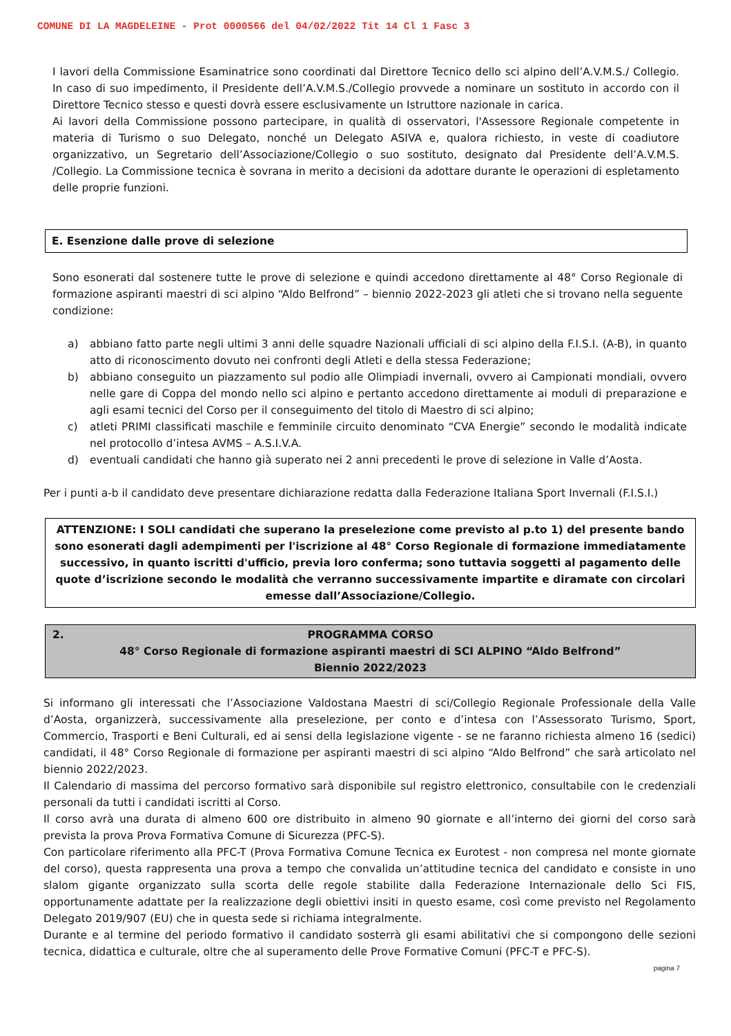COMUNE DI LA MAGDELEINE - Prot 0000566 del 04/02/2022 Tit 14 Cl 1 Fasc 3
I lavori della Commissione Esaminatrice sono coordinati dal Direttore Tecnico dello sci alpino dell’A.V.M.S./ Collegio. In caso di suo impedimento, il Presidente dell’A.V.M.S./Collegio provvede a nominare un sostituto in accordo con il Direttore Tecnico stesso e questi dovrà essere esclusivamente un Istruttore nazionale in carica.
Ai lavori della Commissione possono partecipare, in qualità di osservatori, l'Assessore Regionale competente in materia di Turismo o suo Delegato, nonché un Delegato ASIVA e, qualora richiesto, in veste di coadiutore organizzativo, un Segretario dell’Associazione/Collegio o suo sostituto, designato dal Presidente dell’A.V.M.S. /Collegio. La Commissione tecnica è sovrana in merito a decisioni da adottare durante le operazioni di espletamento delle proprie funzioni.
E. Esenzione dalle prove di selezione
Sono esonerati dal sostenere tutte le prove di selezione e quindi accedono direttamente al 48° Corso Regionale di formazione aspiranti maestri di sci alpino “Aldo Belfrond” – biennio 2022-2023 gli atleti che si trovano nella seguente condizione:
a) abbiano fatto parte negli ultimi 3 anni delle squadre Nazionali ufficiali di sci alpino della F.I.S.I. (A-B), in quanto atto di riconoscimento dovuto nei confronti degli Atleti e della stessa Federazione;
b) abbiano conseguito un piazzamento sul podio alle Olimpiadi invernali, ovvero ai Campionati mondiali, ovvero nelle gare di Coppa del mondo nello sci alpino e pertanto accedono direttamente ai moduli di preparazione e agli esami tecnici del Corso per il conseguimento del titolo di Maestro di sci alpino;
c) atleti PRIMI classificati maschile e femminile circuito denominato “CVA Energie” secondo le modalità indicate nel protocollo d’intesa AVMS – A.S.I.V.A.
d) eventuali candidati che hanno già superato nei 2 anni precedenti le prove di selezione in Valle d’Aosta.
Per i punti a-b il candidato deve presentare dichiarazione redatta dalla Federazione Italiana Sport Invernali (F.I.S.I.)
ATTENZIONE: I SOLI candidati che superano la preselezione come previsto al p.to 1) del presente bando sono esonerati dagli adempimenti per l'iscrizione al 48° Corso Regionale di formazione immediatamente successivo, in quanto iscritti d'ufficio, previa loro conferma; sono tuttavia soggetti al pagamento delle quote d’iscrizione secondo le modalità che verranno successivamente impartite e diramate con circolari emesse dall’Associazione/Collegio.
2.
PROGRAMMA CORSO
48° Corso Regionale di formazione aspiranti maestri di SCI ALPINO “Aldo Belfrond”
Biennio 2022/2023
Si informano gli interessati che l’Associazione Valdostana Maestri di sci/Collegio Regionale Professionale della Valle d’Aosta, organizzerà, successivamente alla preselezione, per conto e d’intesa con l’Assessorato Turismo, Sport, Commercio, Trasporti e Beni Culturali, ed ai sensi della legislazione vigente - se ne faranno richiesta almeno 16 (sedici) candidati, il 48° Corso Regionale di formazione per aspiranti maestri di sci alpino “Aldo Belfrond” che sarà articolato nel biennio 2022/2023.
Il Calendario di massima del percorso formativo sarà disponibile sul registro elettronico, consultabile con le credenziali personali da tutti i candidati iscritti al Corso.
Il corso avrà una durata di almeno 600 ore distribuito in almeno 90 giornate e all’interno dei giorni del corso sarà prevista la prova Prova Formativa Comune di Sicurezza (PFC-S).
Con particolare riferimento alla PFC-T (Prova Formativa Comune Tecnica ex Eurotest - non compresa nel monte giornate del corso), questa rappresenta una prova a tempo che convalida un’attitudine tecnica del candidato e consiste in uno slalom gigante organizzato sulla scorta delle regole stabilite dalla Federazione Internazionale dello Sci FIS, opportunamente adattate per la realizzazione degli obiettivi insiti in questo esame, così come previsto nel Regolamento Delegato 2019/907 (EU) che in questa sede si richiama integralmente.
Durante e al termine del periodo formativo il candidato sosterrà gli esami abilitativi che si compongono delle sezioni tecnica, didattica e culturale, oltre che al superamento delle Prove Formative Comuni (PFC-T e PFC-S).
pagina 7